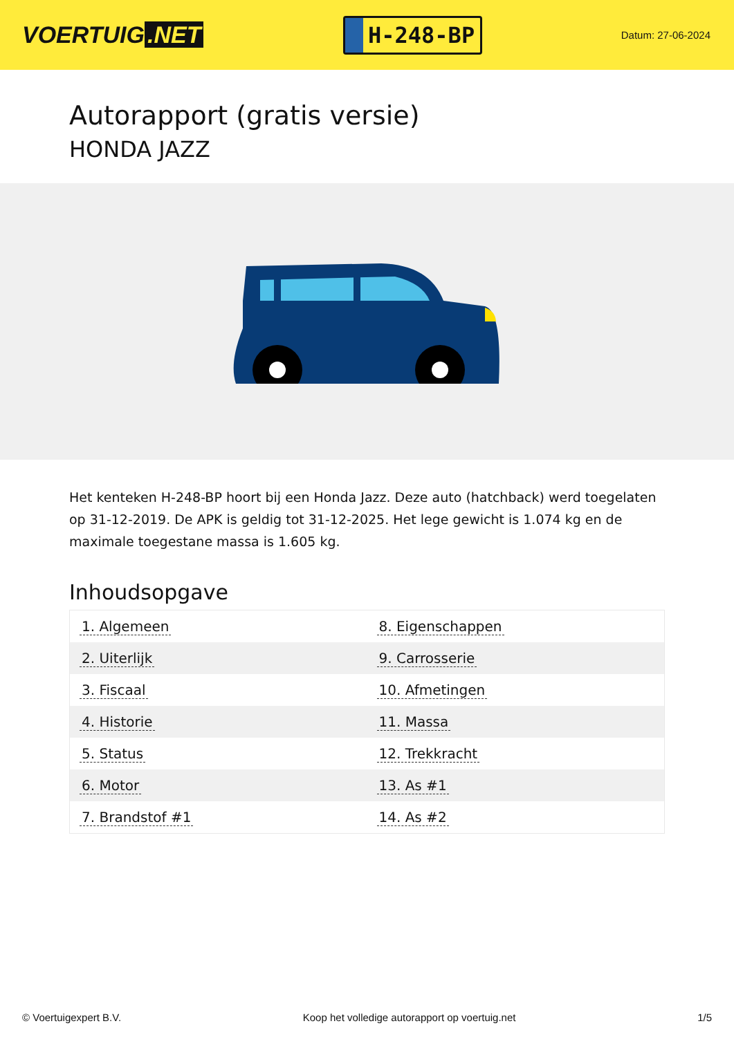VOERTUIG.NET
H-248-BP
Datum: 27-06-2024
Autorapport (gratis versie)
HONDA JAZZ
Het kenteken H-248-BP hoort bij een Honda Jazz. Deze auto (hatchback) werd toegelaten op 31-12-2019. De APK is geldig tot 31-12-2025. Het lege gewicht is 1.074 kg en de maximale toegestane massa is 1.605 kg.
Inhoudsopgave
| 1. Algemeen | 8. Eigenschappen |
| 2. Uiterlijk | 9. Carrosserie |
| 3. Fiscaal | 10. Afmetingen |
| 4. Historie | 11. Massa |
| 5. Status | 12. Trekkracht |
| 6. Motor | 13. As #1 |
| 7. Brandstof #1 | 14. As #2 |
© Voertuigexpert B.V. Koop het volledige autorapport op voertuig.net 1/5